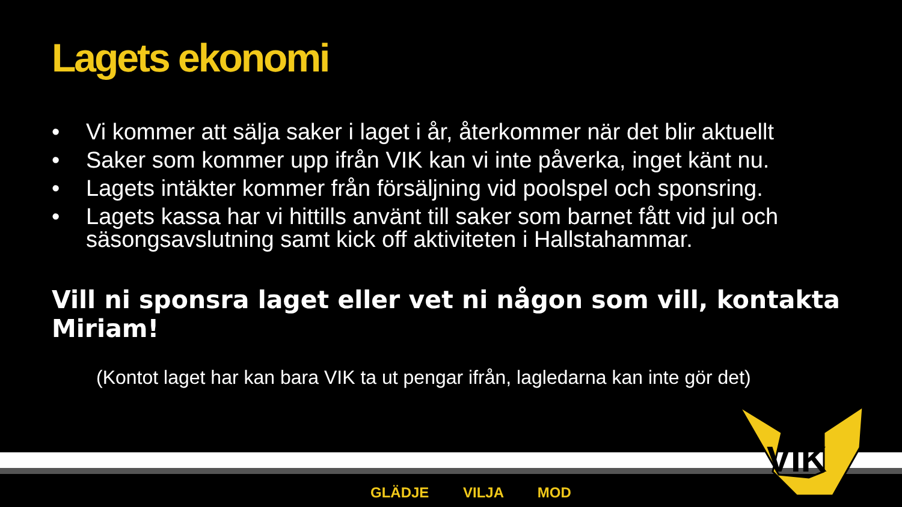Lagets ekonomi
• Vi kommer att sälja saker i laget i år, återkommer när det blir aktuellt
• Saker som kommer upp ifrån VIK kan vi inte påverka, inget känt nu.
• Lagets intäkter kommer från försäljning vid poolspel och sponsring.
• Lagets kassa har vi hittills använt till saker som barnet fått vid jul och säsongsavslutning samt kick off aktiviteten i Hallstahammar.
Vill ni sponsra laget eller vet ni någon som vill, kontakta Miriam!
(Kontot laget har kan bara VIK ta ut pengar ifrån, lagledarna kan inte gör det)
VIK
GLÄDJE VILJA MOD